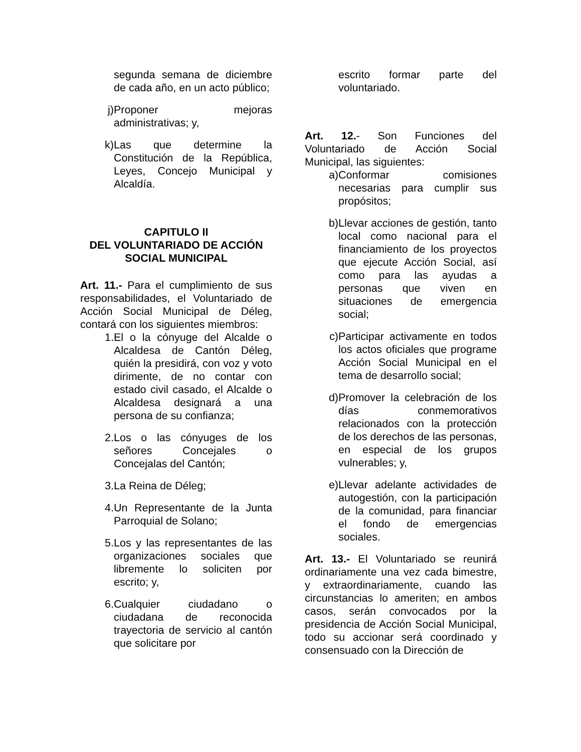segunda semana de diciembre de cada año, en un acto público;
j) Proponer mejoras administrativas; y,
k) Las que determine la Constitución de la República, Leyes, Concejo Municipal y Alcaldía.
CAPITULO II
DEL VOLUNTARIADO DE ACCIÓN SOCIAL MUNICIPAL
Art. 11.- Para el cumplimiento de sus responsabilidades, el Voluntariado de Acción Social Municipal de Déleg, contará con los siguientes miembros:
1. El o la cónyuge del Alcalde o Alcaldesa de Cantón Déleg, quién la presidirá, con voz y voto dirimente, de no contar con estado civil casado, el Alcalde o Alcaldesa designará a una persona de su confianza;
2. Los o las cónyuges de los señores Concejales o Concejalas del Cantón;
3. La Reina de Déleg;
4. Un Representante de la Junta Parroquial de Solano;
5. Los y las representantes de las organizaciones sociales que libremente lo soliciten por escrito; y,
6. Cualquier ciudadano o ciudadana de reconocida trayectoria de servicio al cantón que solicitare por
escrito formar parte del voluntariado.
Art. 12.- Son Funciones del Voluntariado de Acción Social Municipal, las siguientes:
a) Conformar comisiones necesarias para cumplir sus propósitos;
b) Llevar acciones de gestión, tanto local como nacional para el financiamiento de los proyectos que ejecute Acción Social, así como para las ayudas a personas que viven en situaciones de emergencia social;
c) Participar activamente en todos los actos oficiales que programe Acción Social Municipal en el tema de desarrollo social;
d) Promover la celebración de los días conmemorativos relacionados con la protección de los derechos de las personas, en especial de los grupos vulnerables; y,
e) Llevar adelante actividades de autogestión, con la participación de la comunidad, para financiar el fondo de emergencias sociales.
Art. 13.- El Voluntariado se reunirá ordinariamente una vez cada bimestre, y extraordinariamente, cuando las circunstancias lo ameriten; en ambos casos, serán convocados por la presidencia de Acción Social Municipal, todo su accionar será coordinado y consensuado con la Dirección de